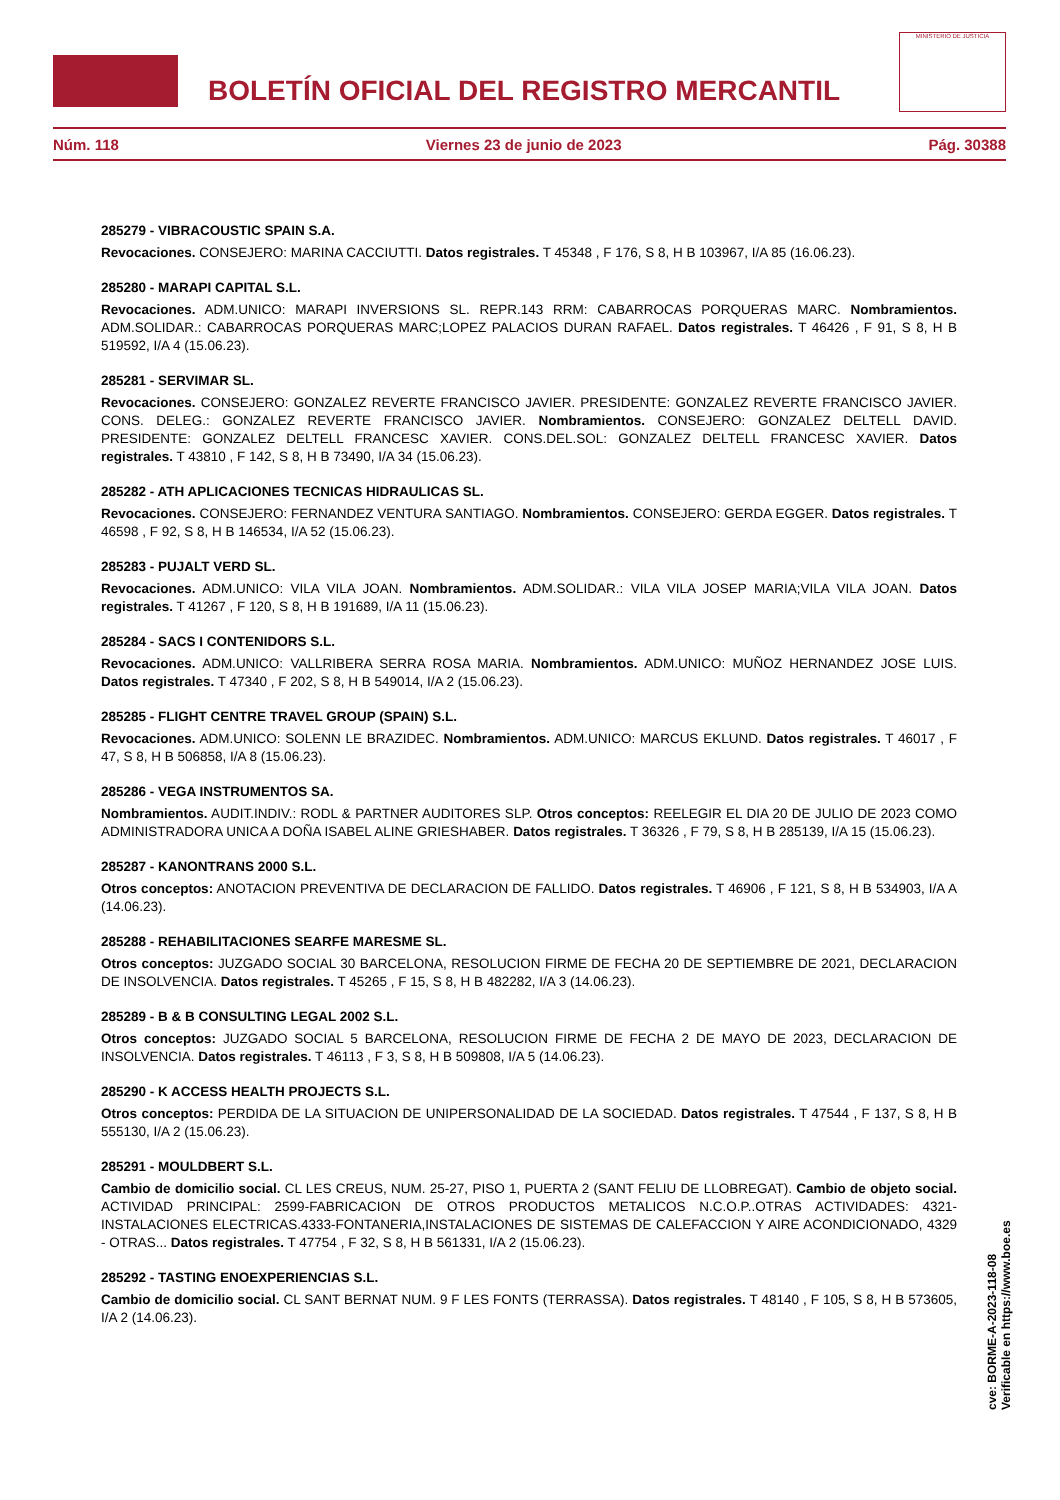BOLETÍN OFICIAL DEL REGISTRO MERCANTIL
MINISTERIO DE JUSTICIA
Núm. 118 Viernes 23 de junio de 2023 Pág. 30388
285279 - VIBRACOUSTIC SPAIN S.A.
Revocaciones. CONSEJERO: MARINA CACCIUTTI. Datos registrales. T 45348 , F 176, S 8, H B 103967, I/A 85 (16.06.23).
285280 - MARAPI CAPITAL S.L.
Revocaciones. ADM.UNICO: MARAPI INVERSIONS SL. REPR.143 RRM: CABARROCAS PORQUERAS MARC. Nombramientos. ADM.SOLIDAR.: CABARROCAS PORQUERAS MARC;LOPEZ PALACIOS DURAN RAFAEL. Datos registrales. T 46426 , F 91, S 8, H B 519592, I/A 4 (15.06.23).
285281 - SERVIMAR SL.
Revocaciones. CONSEJERO: GONZALEZ REVERTE FRANCISCO JAVIER. PRESIDENTE: GONZALEZ REVERTE FRANCISCO JAVIER. CONS. DELEG.: GONZALEZ REVERTE FRANCISCO JAVIER. Nombramientos. CONSEJERO: GONZALEZ DELTELL DAVID. PRESIDENTE: GONZALEZ DELTELL FRANCESC XAVIER. CONS.DEL.SOL: GONZALEZ DELTELL FRANCESC XAVIER. Datos registrales. T 43810 , F 142, S 8, H B 73490, I/A 34 (15.06.23).
285282 - ATH APLICACIONES TECNICAS HIDRAULICAS SL.
Revocaciones. CONSEJERO: FERNANDEZ VENTURA SANTIAGO. Nombramientos. CONSEJERO: GERDA EGGER. Datos registrales. T 46598 , F 92, S 8, H B 146534, I/A 52 (15.06.23).
285283 - PUJALT VERD SL.
Revocaciones. ADM.UNICO: VILA VILA JOAN. Nombramientos. ADM.SOLIDAR.: VILA VILA JOSEP MARIA;VILA VILA JOAN. Datos registrales. T 41267 , F 120, S 8, H B 191689, I/A 11 (15.06.23).
285284 - SACS I CONTENIDORS S.L.
Revocaciones. ADM.UNICO: VALLRIBERA SERRA ROSA MARIA. Nombramientos. ADM.UNICO: MUÑOZ HERNANDEZ JOSE LUIS. Datos registrales. T 47340 , F 202, S 8, H B 549014, I/A 2 (15.06.23).
285285 - FLIGHT CENTRE TRAVEL GROUP (SPAIN) S.L.
Revocaciones. ADM.UNICO: SOLENN LE BRAZIDEC. Nombramientos. ADM.UNICO: MARCUS EKLUND. Datos registrales. T 46017 , F 47, S 8, H B 506858, I/A 8 (15.06.23).
285286 - VEGA INSTRUMENTOS SA.
Nombramientos. AUDIT.INDIV.: RODL & PARTNER AUDITORES SLP. Otros conceptos: REELEGIR EL DIA 20 DE JULIO DE 2023 COMO ADMINISTRADORA UNICA A DOÑA ISABEL ALINE GRIESHABER. Datos registrales. T 36326 , F 79, S 8, H B 285139, I/A 15 (15.06.23).
285287 - KANONTRANS 2000 S.L.
Otros conceptos: ANOTACION PREVENTIVA DE DECLARACION DE FALLIDO. Datos registrales. T 46906 , F 121, S 8, H B 534903, I/A A (14.06.23).
285288 - REHABILITACIONES SEARFE MARESME SL.
Otros conceptos: JUZGADO SOCIAL 30 BARCELONA, RESOLUCION FIRME DE FECHA 20 DE SEPTIEMBRE DE 2021, DECLARACION DE INSOLVENCIA. Datos registrales. T 45265 , F 15, S 8, H B 482282, I/A 3 (14.06.23).
285289 - B & B CONSULTING LEGAL 2002 S.L.
Otros conceptos: JUZGADO SOCIAL 5 BARCELONA, RESOLUCION FIRME DE FECHA 2 DE MAYO DE 2023, DECLARACION DE INSOLVENCIA. Datos registrales. T 46113 , F 3, S 8, H B 509808, I/A 5 (14.06.23).
285290 - K ACCESS HEALTH PROJECTS S.L.
Otros conceptos: PERDIDA DE LA SITUACION DE UNIPERSONALIDAD DE LA SOCIEDAD. Datos registrales. T 47544 , F 137, S 8, H B 555130, I/A 2 (15.06.23).
285291 - MOULDBERT S.L.
Cambio de domicilio social. CL LES CREUS, NUM. 25-27, PISO 1, PUERTA 2 (SANT FELIU DE LLOBREGAT). Cambio de objeto social. ACTIVIDAD PRINCIPAL: 2599-FABRICACION DE OTROS PRODUCTOS METALICOS N.C.O.P..OTRAS ACTIVIDADES: 4321-INSTALACIONES ELECTRICAS.4333-FONTANERIA,INSTALACIONES DE SISTEMAS DE CALEFACCION Y AIRE ACONDICIONADO, 4329 - OTRAS... Datos registrales. T 47754 , F 32, S 8, H B 561331, I/A 2 (15.06.23).
285292 - TASTING ENOEXPERIENCIAS S.L.
Cambio de domicilio social. CL SANT BERNAT NUM. 9 F LES FONTS (TERRASSA). Datos registrales. T 48140 , F 105, S 8, H B 573605, I/A 2 (14.06.23).
cve: BORME-A-2023-118-08
Verificable en https://www.boe.es